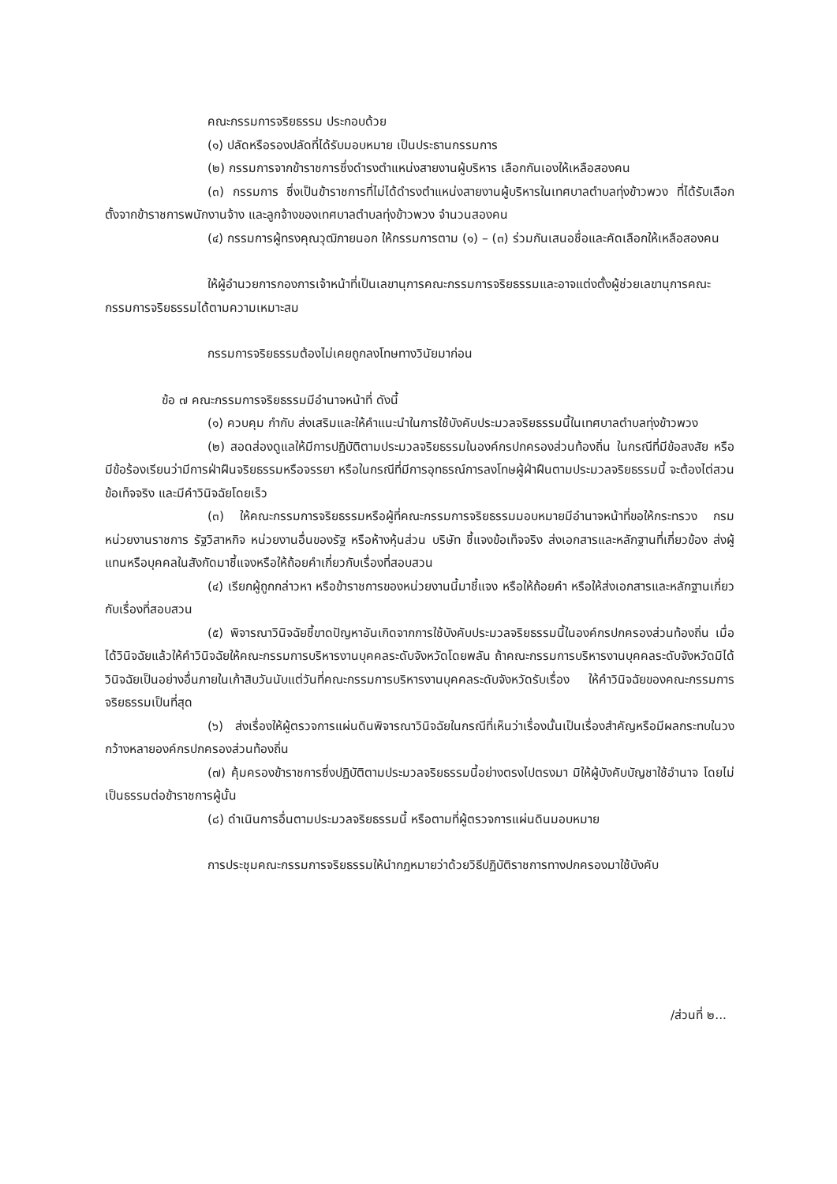คณะกรรมการจริยธรรม ประกอบด้วย
(๑) ปลัดหรือรองปลัดที่ได้รับมอบหมาย เป็นประธานกรรมการ
(๒) กรรมการจากข้าราชการซึ่งดำรงตำแหน่งสายงานผู้บริหาร เลือกกันเองให้เหลือสองคน
(๓) กรรมการ ซึ่งเป็นข้าราชการที่ไม่ได้ดำรงตำแหน่งสายงานผู้บริหารในเทศบาลตำบลทุ่งข้าวพวง ที่ได้รับเลือกตั้งจากข้าราชการพนักงานจ้าง และลูกจ้างของเทศบาลตำบลทุ่งข้าวพวง จำนวนสองคน
(๔) กรรมการผู้ทรงคุณวุฒิภายนอก ให้กรรมการตาม (๑) – (๓) ร่วมกันเสนอชื่อและคัดเลือกให้เหลือสองคน
ให้ผู้อำนวยการกองการเจ้าหน้าที่เป็นเลขานุการคณะกรรมการจริยธรรมและอาจแต่งตั้งผู้ช่วยเลขานุการคณะกรรมการจริยธรรมได้ตามความเหมาะสม
กรรมการจริยธรรมต้องไม่เคยถูกลงโทษทางวินัยมาก่อน
ข้อ ๗ คณะกรรมการจริยธรรมมีอำนาจหน้าที่ ดังนี้
(๑) ควบคุม กำกับ ส่งเสริมและให้คำแนะนำในการใช้บังคับประมวลจริยธรรมนี้ในเทศบาลตำบลทุ่งข้าวพวง
(๒) สอดส่องดูแลให้มีการปฏิบัติตามประมวลจริยธรรมในองค์กรปกครองส่วนท้องถิ่น ในกรณีที่มีข้อสงสัย หรือมีข้อร้องเรียนว่ามีการฝ่าฝืนจริยธรรมหรือจรรยา หรือในกรณีที่มีการอุทธรณ์การลงโทษผู้ฝ่าฝืนตามประมวลจริยธรรมนี้ จะต้องไต่สวนข้อเท็จจริง และมีคำวินิจฉัยโดยเร็ว
(๓) ให้คณะกรรมการจริยธรรมหรือผู้ที่คณะกรรมการจริยธรรมมอบหมายมีอำนาจหน้าที่ขอให้กระทรวง กรม หน่วยงานราชการ รัฐวิสาหกิจ หน่วยงานอื่นของรัฐ หรือห้างหุ้นส่วน บริษัท ชี้แจงข้อเท็จจริง ส่งเอกสารและหลักฐานที่เกี่ยวข้อง ส่งผู้แทนหรือบุคคลในสังกัดมาชี้แจงหรือให้ถ้อยคำเกี่ยวกับเรื่องที่สอบสวน
(๔) เรียกผู้ถูกกล่าวหา หรือข้าราชการของหน่วยงานนี้มาชี้แจง หรือให้ถ้อยคำ หรือให้ส่งเอกสารและหลักฐานเกี่ยวกับเรื่องที่สอบสวน
(๕) พิจารณาวินิจฉัยชี้ขาดปัญหาอันเกิดจากการใช้บังคับประมวลจริยธรรมนี้ในองค์กรปกครองส่วนท้องถิ่น เมื่อได้วินิจฉัยแล้วให้คำวินิจฉัยให้คณะกรรมการบริหารงานบุคคลระดับจังหวัดโดยพลัน ถ้าคณะกรรมการบริหารงานบุคคลระดับจังหวัดมิได้วินิจฉัยเป็นอย่างอื่นภายในเก้าสิบวันนับแต่วันที่คณะกรรมการบริหารงานบุคคลระดับจังหวัดรับเรื่อง ให้คำวินิจฉัยของคณะกรรมการจริยธรรมเป็นที่สุด
(๖) ส่งเรื่องให้ผู้ตรวจการแผ่นดินพิจารณาวินิจฉัยในกรณีที่เห็นว่าเรื่องนั้นเป็นเรื่องสำคัญหรือมีผลกระทบในวงกว้างหลายองค์กรปกครองส่วนท้องถิ่น
(๗) คุ้มครองข้าราชการซึ่งปฏิบัติตามประมวลจริยธรรมนี้อย่างตรงไปตรงมา มิให้ผู้บังคับบัญชาใช้อำนาจ โดยไม่เป็นธรรมต่อข้าราชการผู้นั้น
(๘) ดำเนินการอื่นตามประมวลจริยธรรมนี้ หรือตามที่ผู้ตรวจการแผ่นดินมอบหมาย
การประชุมคณะกรรมการจริยธรรมให้นำกฎหมายว่าด้วยวิธีปฏิบัติราชการทางปกครองมาใช้บังคับ
/ส่วนที่ ๒...